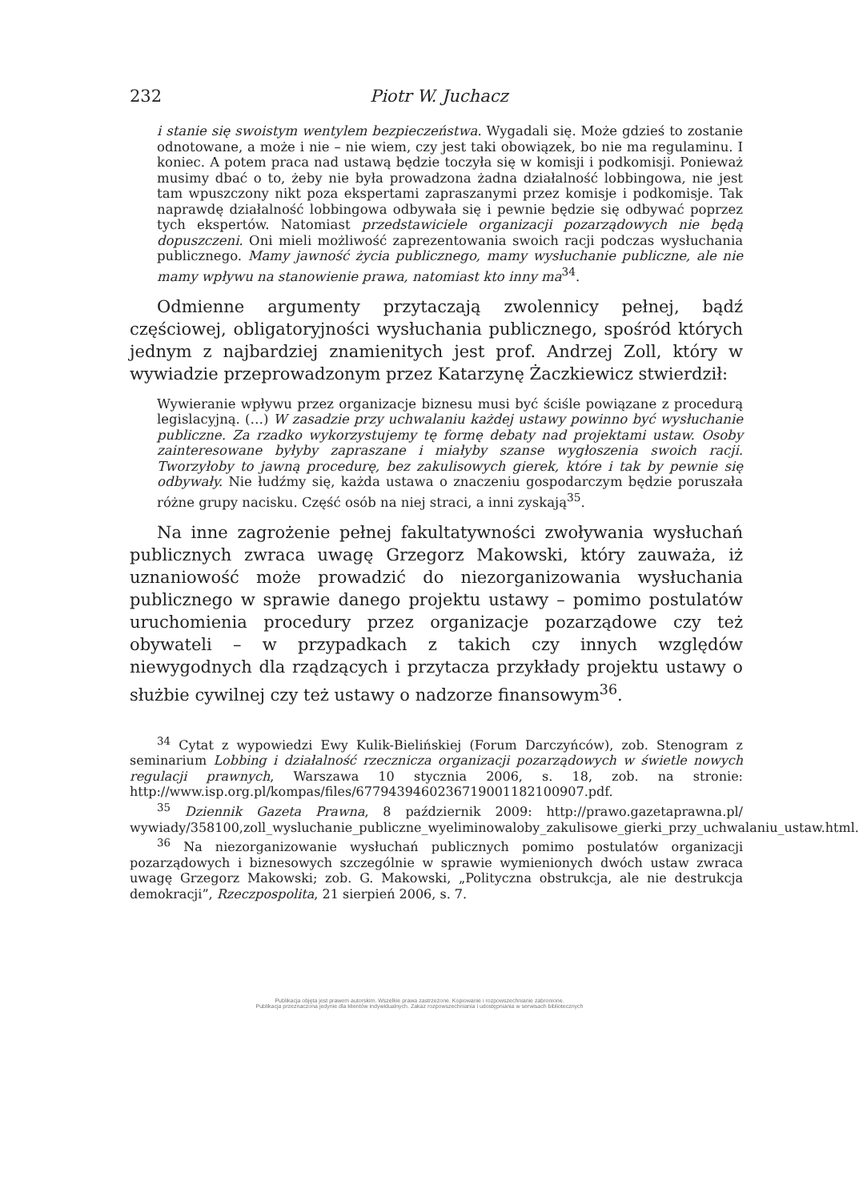232 Piotr W. Juchacz
i stanie się swoistym wentylem bezpieczeństwa. Wygadali się. Może gdzieś to zostanie odnotowane, a może i nie – nie wiem, czy jest taki obowiązek, bo nie ma regulaminu. I koniec. A potem praca nad ustawą będzie toczyła się w komisji i podkomisji. Ponieważ musimy dbać o to, żeby nie była prowadzona żadna działalność lobbingowa, nie jest tam wpuszczony nikt poza ekspertami zapraszanymi przez komisje i podkomisje. Tak naprawdę działalność lobbingowa odbywała się i pewnie będzie się odbywać poprzez tych ekspertów. Natomiast przedstawiciele organizacji pozarządowych nie będą dopuszczeni. Oni mieli możliwość zaprezentowania swoich racji podczas wysłuchania publicznego. Mamy jawność życia publicznego, mamy wysłuchanie publiczne, ale nie mamy wpływu na stanowienie prawa, natomiast kto inny ma<sup>34</sup>.
Odmienne argumenty przytaczają zwolennicy pełnej, bądź częściowej, obligatoryjności wysłuchania publicznego, spośród których jednym z najbardziej znamienitych jest prof. Andrzej Zoll, który w wywiadzie przeprowadzonym przez Katarzynę Żaczkiewicz stwierdził:
Wywieranie wpływu przez organizacje biznesu musi być ściśle powiązane z procedurą legislacyjną. (…) W zasadzie przy uchwalaniu każdej ustawy powinno być wysłuchanie publiczne. Za rzadko wykorzystujemy tę formę debaty nad projektami ustaw. Osoby zainteresowane byłyby zapraszane i miałyby szanse wygłoszenia swoich racji. Tworzyłoby to jawną procedurę, bez zakulisowych gierek, które i tak by pewnie się odbywały. Nie łudźmy się, każda ustawa o znaczeniu gospodarczym będzie poruszała różne grupy nacisku. Część osób na niej straci, a inni zyskają<sup>35</sup>.
Na inne zagrożenie pełnej fakultatywności zwoływania wysłuchań publicznych zwraca uwagę Grzegorz Makowski, który zauważa, iż uznaniowość może prowadzić do niezorganizowania wysłuchania publicznego w sprawie danego projektu ustawy – pomimo postulatów uruchomienia procedury przez organizacje pozarządowe czy też obywateli – w przypadkach z takich czy innych względów niewygodnych dla rządzących i przytacza przykłady projektu ustawy o służbie cywilnej czy też ustawy o nadzorze finansowym<sup>36</sup>.
<sup>34</sup> Cytat z wypowiedzi Ewy Kulik-Bielińskiej (Forum Darczyńców), zob. Stenogram z seminarium Lobbing i działalność rzecznicza organizacji pozarządowych w świetle nowych regulacji prawnych, Warszawa 10 stycznia 2006, s. 18, zob. na stronie: http://www.isp.org.pl/kompas/files/677943946023671900118210090­7.pdf.
<sup>35</sup> Dziennik Gazeta Prawna, 8 październik 2009: http://prawo.gazetaprawna.pl/ wywiady/358100,zoll_wysluchanie_publiczne_wyeliminowaloby_zakulisowe_gierki_przy_uchwalaniu_ustaw.html.
<sup>36</sup> Na niezorganizowanie wysłuchań publicznych pomimo postulatów organizacji pozarządowych i biznesowych szczególnie w sprawie wymienionych dwóch ustaw zwraca uwagę Grzegorz Makowski; zob. G. Makowski, „Polityczna obstrukcja, ale nie destrukcja demokracji”, Rzeczpospolita, 21 sierpień 2006, s. 7.
Publikacja objęta jest prawem autorskim. Wszelkie prawa zastrzeżone. Kopiowanie i rozpowszechnianie zabronione.
Publikacja przeznaczona jedynie dla klientów indywidualnych. Zakaz rozpowszechniania i udostępniania w serwisach bibliotecznych